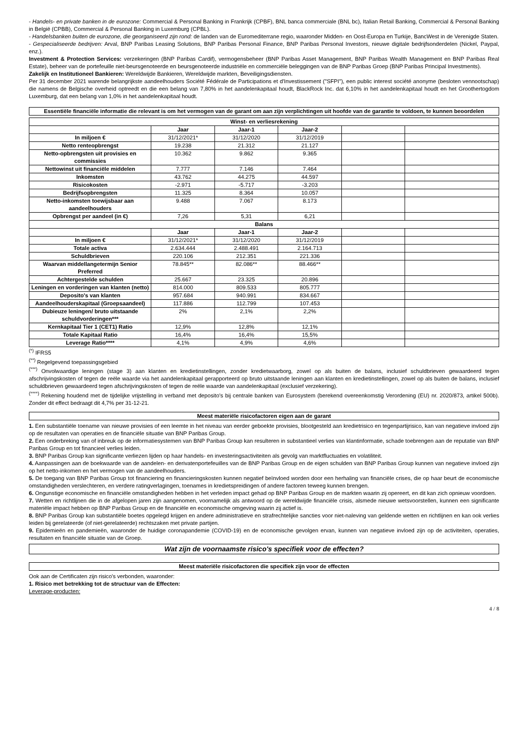- Handels- en private banken in de eurozone: Commercial & Personal Banking in Frankrijk (CPBF), BNL banca commerciale (BNL bc), Italian Retail Banking, Commercial & Personal Banking in België (CPBB), Commercial & Personal Banking in Luxemburg (CPBL).
- Handelsbanken buiten de eurozone, die georganiseerd zijn rond: de landen van de Euromediterrane regio, waaronder Midden- en Oost-Europa en Turkije, BancWest in de Verenigde Staten.
- Gespecialiseerde bedrijven: Arval, BNP Paribas Leasing Solutions, BNP Paribas Personal Finance, BNP Paribas Personal Investors, nieuwe digitale bedrijfsonderdelen (Nickel, Paypal, enz.).
Investment & Protection Services: verzekeringen (BNP Paribas Cardif), vermogensbeheer (BNP Paribas Asset Management, BNP Paribas Wealth Management en BNP Paribas Real Estate), beheer van de portefeuille niet-beursgenoteerde en beursgenoteerde industriële en commerciële beleggingen van de BNP Paribas Groep (BNP Paribas Principal Investments).
Zakelijk en Institutioneel Bankieren: Wereldwijde Bankieren, Wereldwijde markten, Beveiligingsdiensten.
Per 31 december 2021 warende belangrijkste aandeelhouders Société Fédérale de Participations et d'Investissement ("SFPI"), een public interest société anonyme (besloten vennootschap) die namens de Belgische overheid optreedt en die een belang van 7,80% in het aandelenkapitaal houdt, BlackRock Inc. dat 6,10% in het aandelenkapitaal houdt en het Groothertogdom Luxemburg, dat een belang van 1,0% in het aandelenkapitaal houdt.
Essentiële financiële informatie die relevant is om het vermogen van de garant om aan zijn verplichtingen uit hoofde van de garantie te voldoen, te kunnen beoordelen
| Winst- en verliesrekening | | | | | |
| --- | --- | --- | --- | --- | --- |
| | Jaar | Jaar-1 | Jaar-2 | | |
| In miljoen € | 31/12/2021* | 31/12/2020 | 31/12/2019 | | |
| Netto renteopbrengst | 19.238 | 21.312 | 21.127 | | |
| Netto-opbrengsten uit provisies en commissies | 10.362 | 9.862 | 9.365 | | |
| Nettowinst uit financiële middelen | 7.777 | 7.146 | 7.464 | | |
| Inkomsten | 43.762 | 44.275 | 44.597 | | |
| Risicokosten | -2.971 | -5.717 | -3.203 | | |
| Bedrijfsopbrengsten | 11.325 | 8.364 | 10.057 | | |
| Netto-inkomsten toewijsbaar aan aandeelhouders | 9.488 | 7.067 | 8.173 | | |
| Opbrengst per aandeel (in €) | 7,26 | 5,31 | 6,21 | | |
| Balans | | | | | |
| | Jaar | Jaar-1 | Jaar-2 | | |
| In miljoen € | 31/12/2021* | 31/12/2020 | 31/12/2019 | | |
| Totale activa | 2.634.444 | 2.488.491 | 2.164.713 | | |
| Schuldbrieven | 220.106 | 212.351 | 221.336 | | |
| Waarvan middellangetermijn Senior Preferred | 78.845** | 82.086** | 88.466** | | |
| Achtergestelde schulden | 25.667 | 23.325 | 20.896 | | |
| Leningen en vorderingen van klanten (netto) | 814.000 | 809.533 | 805.777 | | |
| Deposito's van klanten | 957.684 | 940.991 | 834.667 | | |
| Aandeelhouderskapitaal (Groepsaandeel) | 117.886 | 112.799 | 107.453 | | |
| Dubieuze leningen/ bruto uitstaande schuldvorderingen*** | 2% | 2,1% | 2,2% | | |
| Kernkapitaal Tier 1 (CET1) Ratio | 12,9% | 12,8% | 12,1% | | |
| Totale Kapitaal Ratio | 16,4% | 16,4% | 15,5% | | |
| Leverage Ratio**** | 4,1% | 4,9% | 4,6% | | |
<sup>(*)</sup> IFRS5
<sup>(**)</sup> Regelgevend toepassingsgebied
<sup>(***)</sup> Onvolwaardige leningen (stage 3) aan klanten en kredietinstellingen, zonder kredietwaarborg, zowel op als buiten de balans, inclusief schuldbrieven gewaardeerd tegen afschrijvingskosten of tegen de reële waarde via het aandelenkapitaal gerapporteerd op bruto uitstaande leningen aan klanten en kredietinstellingen, zowel op als buiten de balans, inclusief schuldbrieven gewaardeerd tegen afschrijvingskosten of tegen de reële waarde van aandelenkapitaal (exclusief verzekering).
<sup>(****)</sup> Rekening houdend met de tijdelijke vrijstelling in verband met deposito's bij centrale banken van Eurosystem (berekend overeenkomstig Verordening (EU) nr. 2020/873, artikel 500b). Zonder dit effect bedraagt dit 4,7% per 31-12-21.
Meest materiële risicofactoren eigen aan de garant
1. Een substantiële toename van nieuwe provisies of een leemte in het niveau van eerder geboekte provisies, blootgesteld aan kredietrisico en tegenpartijrisico, kan van negatieve invloed zijn op de resultaten van operaties en de financiële situatie van BNP Paribas Group.
2. Een onderbreking van of inbreuk op de informatiesystemen van BNP Paribas Group kan resulteren in substantieel verlies van klantinformatie, schade toebrengen aan de reputatie van BNP Paribas Group en tot financieel verlies leiden.
3. BNP Paribas Group kan significante verliezen lijden op haar handels- en investeringsactiviteiten als gevolg van marktfluctuaties en volatiliteit.
4. Aanpassingen aan de boekwaarde van de aandelen- en derivatenportefeuilles van de BNP Paribas Group en de eigen schulden van BNP Paribas Group kunnen van negatieve invloed zijn op het netto-inkomen en het vermogen van de aandeelhouders.
5. De toegang van BNP Paribas Group tot financiering en financieringskosten kunnen negatief beïnvloed worden door een herhaling van financiële crises, die op haar beurt de economische omstandigheden verslechteren, en verdere ratingverlagingen, toenames in kredietspreidingen of andere factoren teweeg kunnen brengen.
6. Ongunstige economische en financiële omstandigheden hebben in het verleden impact gehad op BNP Paribas Group en de markten waarin zij opereert, en dit kan zich opnieuw voordoen.
7. Wetten en richtlijnen die in de afgelopen jaren zijn aangenomen, voornamelijk als antwoord op de wereldwijde financiële crisis, alsmede nieuwe wetsvoorstellen, kunnen een significante materiële impact hebben op BNP Paribas Group en de financiële en economische omgeving waarin zij actief is.
8. BNP Paribas Group kan substantiële boetes opgelegd krijgen en andere administratieve en strafrechtelijke sancties voor niet-naleving van geldende wetten en richtlijnen en kan ook verlies leiden bij gerelateerde (of niet-gerelateerde) rechtszaken met private partijen.
9. Epidemieën en pandemieën, waaronder de huidige coronapandemie (COVID-19) en de economische gevolgen ervan, kunnen van negatieve invloed zijn op de activiteiten, operaties, resultaten en financiële situatie van de Groep.
Wat zijn de voornaamste risico's specifiek voor de effecten?
Meest materiële risicofactoren die specifiek zijn voor de effecten
Ook aan de Certificaten zijn risico's verbonden, waaronder:
1. Risico met betrekking tot de structuur van de Effecten:
Leverage-producten:
4 / 8